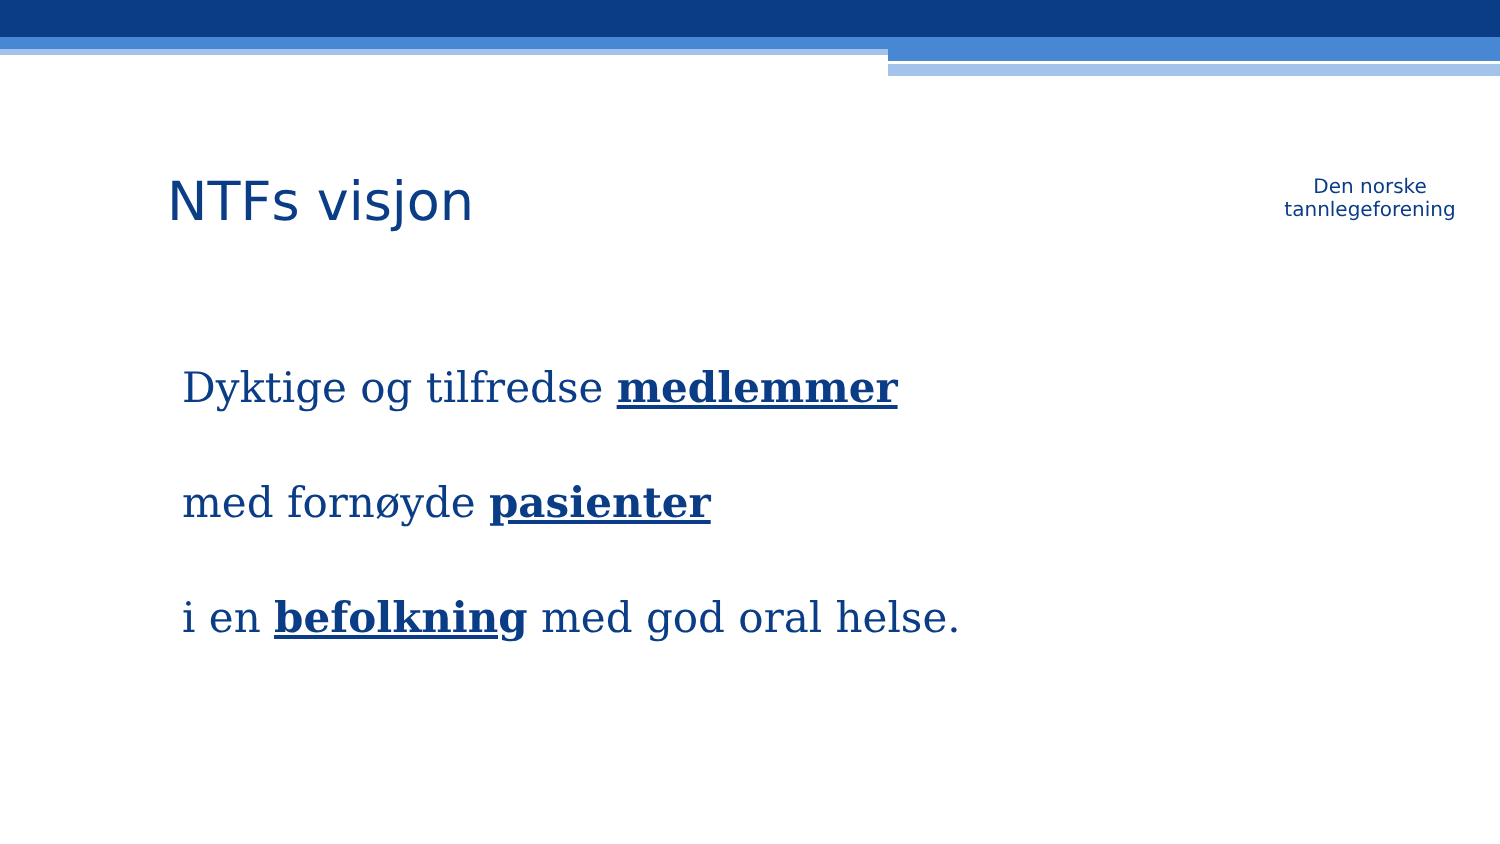NTFs visjon
Den norske
tannlegeforening
Dyktige og tilfredse medlemmer
med fornøyde pasienter
i en befolkning med god oral helse.